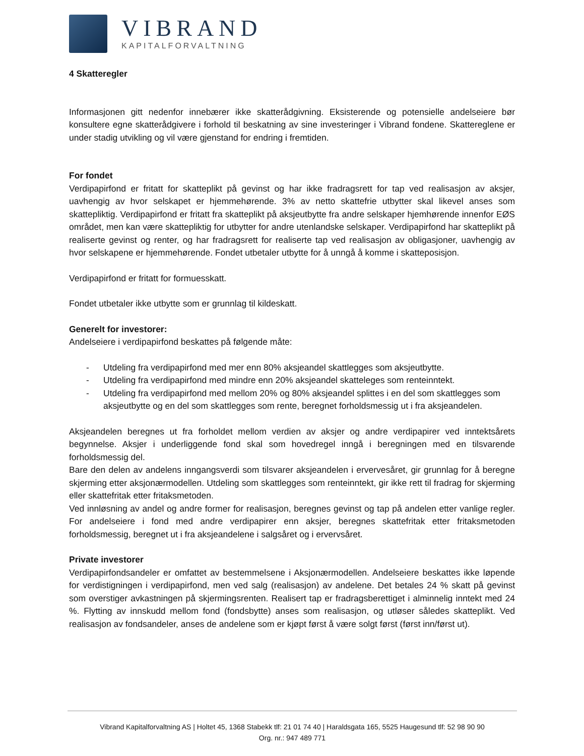VIBRAND
KAPITALFORVALTNING
4 Skatteregler
Informasjonen gitt nedenfor innebærer ikke skatterådgivning. Eksisterende og potensielle andelseiere bør konsultere egne skatterådgivere i forhold til beskatning av sine investeringer i Vibrand fondene. Skattereglene er under stadig utvikling og vil være gjenstand for endring i fremtiden.
For fondet
Verdipapirfond er fritatt for skatteplikt på gevinst og har ikke fradragsrett for tap ved realisasjon av aksjer, uavhengig av hvor selskapet er hjemmehørende. 3% av netto skattefrie utbytter skal likevel anses som skattepliktig. Verdipapirfond er fritatt fra skatteplikt på aksjeutbytte fra andre selskaper hjemhørende innenfor EØS området, men kan være skattepliktig for utbytter for andre utenlandske selskaper. Verdipapirfond har skatteplikt på realiserte gevinst og renter, og har fradragsrett for realiserte tap ved realisasjon av obligasjoner, uavhengig av hvor selskapene er hjemmehørende. Fondet utbetaler utbytte for å unngå å komme i skatteposisjon.
Verdipapirfond er fritatt for formuesskatt.
Fondet utbetaler ikke utbytte som er grunnlag til kildeskatt.
Generelt for investorer:
Andelseiere i verdipapirfond beskattes på følgende måte:
- Utdeling fra verdipapirfond med mer enn 80% aksjeandel skattlegges som aksjeutbytte.
- Utdeling fra verdipapirfond med mindre enn 20% aksjeandel skatteleges som renteinntekt.
- Utdeling fra verdipapirfond med mellom 20% og 80% aksjeandel splittes i en del som skattlegges som aksjeutbytte og en del som skattlegges som rente, beregnet forholdsmessig ut i fra aksjeandelen.
Aksjeandelen beregnes ut fra forholdet mellom verdien av aksjer og andre verdipapirer ved inntektsårets begynnelse. Aksjer i underliggende fond skal som hovedregel inngå i beregningen med en tilsvarende forholdsmessig del.
Bare den delen av andelens inngangsverdi som tilsvarer aksjeandelen i ervervesåret, gir grunnlag for å beregne skjerming etter aksjonærmodellen. Utdeling som skattlegges som renteinntekt, gir ikke rett til fradrag for skjerming eller skattefritak etter fritaksmetoden.
Ved innløsning av andel og andre former for realisasjon, beregnes gevinst og tap på andelen etter vanlige regler. For andelseiere i fond med andre verdipapirer enn aksjer, beregnes skattefritak etter fritaksmetoden forholdsmessig, beregnet ut i fra aksjeandelene i salgsåret og i ervervsåret.
Private investorer
Verdipapirfondsandeler er omfattet av bestemmelsene i Aksjonærmodellen. Andelseiere beskattes ikke løpende for verdistigningen i verdipapirfond, men ved salg (realisasjon) av andelene. Det betales 24 % skatt på gevinst som overstiger avkastningen på skjermingsrenten. Realisert tap er fradragsberettiget i alminnelig inntekt med 24 %. Flytting av innskudd mellom fond (fondsbytte) anses som realisasjon, og utløser således skatteplikt. Ved realisasjon av fondsandeler, anses de andelene som er kjøpt først å være solgt først (først inn/først ut).
Vibrand Kapitalforvaltning AS | Holtet 45, 1368 Stabekk tlf: 21 01 74 40 | Haraldsgata 165, 5525 Haugesund tlf: 52 98 90 90
Org. nr.: 947 489 771